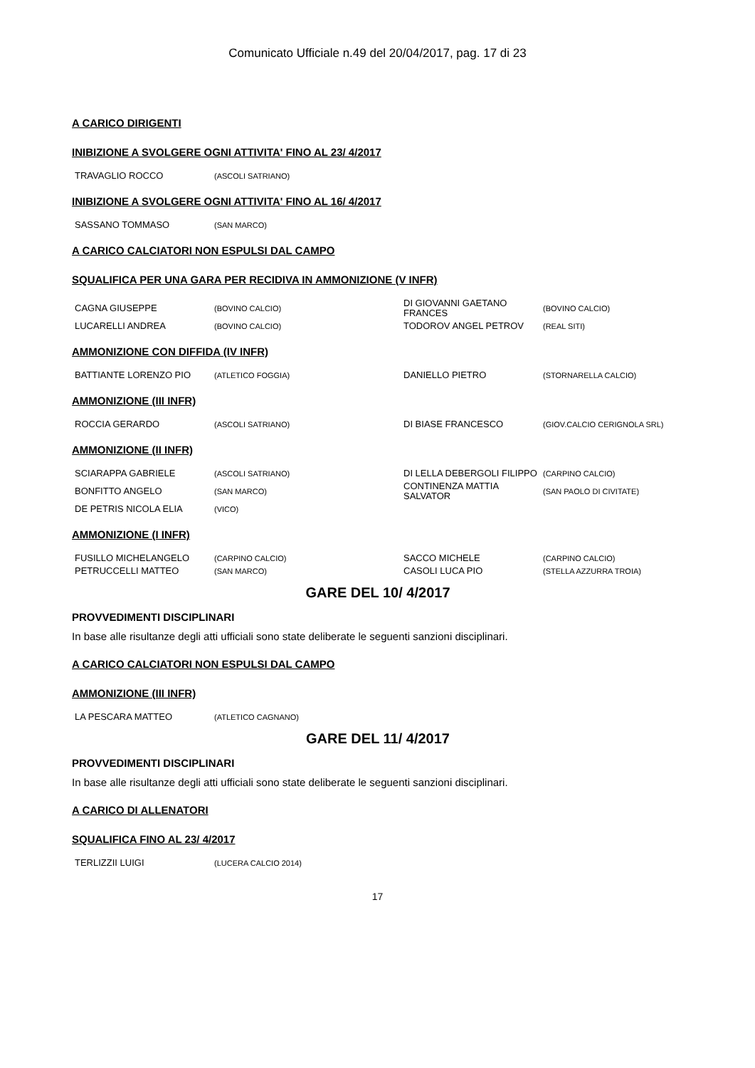Comunicato Ufficiale n.49 del 20/04/2017, pag. 17 di 23
A CARICO DIRIGENTI
INIBIZIONE A SVOLGERE OGNI ATTIVITA' FINO AL 23/ 4/2017
| TRAVAGLIO ROCCO | (ASCOLI SATRIANO) |
INIBIZIONE A SVOLGERE OGNI ATTIVITA' FINO AL 16/ 4/2017
| SASSANO TOMMASO | (SAN MARCO) |
A CARICO CALCIATORI NON ESPULSI DAL CAMPO
SQUALIFICA PER UNA GARA PER RECIDIVA IN AMMONIZIONE (V INFR)
| CAGNA GIUSEPPE | (BOVINO CALCIO) | DI GIOVANNI GAETANO FRANCES | (BOVINO CALCIO) |
| LUCARELLI ANDREA | (BOVINO CALCIO) | TODOROV ANGEL PETROV | (REAL SITI) |
AMMONIZIONE CON DIFFIDA (IV INFR)
| BATTIANTE LORENZO PIO | (ATLETICO FOGGIA) | DANIELLO PIETRO | (STORNARELLA CALCIO) |
AMMONIZIONE (III INFR)
| ROCCIA GERARDO | (ASCOLI SATRIANO) | DI BIASE FRANCESCO | (GIOV.CALCIO CERIGNOLA SRL) |
AMMONIZIONE (II INFR)
| SCIARAPPA GABRIELE | (ASCOLI SATRIANO) | DI LELLA DEBERGOLI FILIPPO | (CARPINO CALCIO) |
| BONFITTO ANGELO | (SAN MARCO) | CONTINENZA MATTIA SALVATOR | (SAN PAOLO DI CIVITATE) |
| DE PETRIS NICOLA ELIA | (VICO) | | |
AMMONIZIONE (I INFR)
| FUSILLO MICHELANGELO | (CARPINO CALCIO) | SACCO MICHELE | (CARPINO CALCIO) |
| PETRUCCELLI MATTEO | (SAN MARCO) | CASOLI LUCA PIO | (STELLA AZZURRA TROIA) |
GARE DEL 10/ 4/2017
PROVVEDIMENTI DISCIPLINARI
In base alle risultanze degli atti ufficiali sono state deliberate le seguenti sanzioni disciplinari.
A CARICO CALCIATORI NON ESPULSI DAL CAMPO
AMMONIZIONE (III INFR)
| LA PESCARA MATTEO | (ATLETICO CAGNANO) |
GARE DEL 11/ 4/2017
PROVVEDIMENTI DISCIPLINARI
In base alle risultanze degli atti ufficiali sono state deliberate le seguenti sanzioni disciplinari.
A CARICO DI ALLENATORI
SQUALIFICA FINO AL 23/ 4/2017
| TERLIZZII LUIGI | (LUCERA CALCIO 2014) |
17